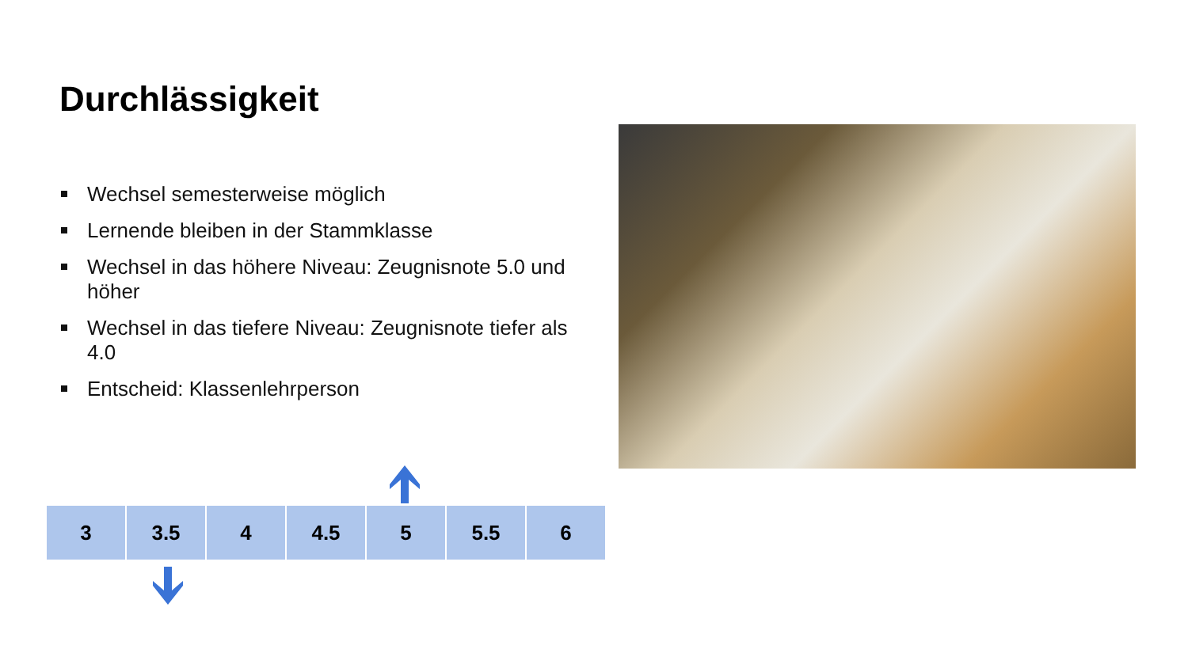Durchlässigkeit
Wechsel semesterweise möglich
Lernende bleiben in der Stammklasse
Wechsel in das höhere Niveau: Zeugnisnote 5.0 und höher
Wechsel in das tiefere Niveau: Zeugnisnote tiefer als 4.0
Entscheid: Klassenlehrperson
| 3 | 3.5 | 4 | 4.5 | 5 | 5.5 | 6 |